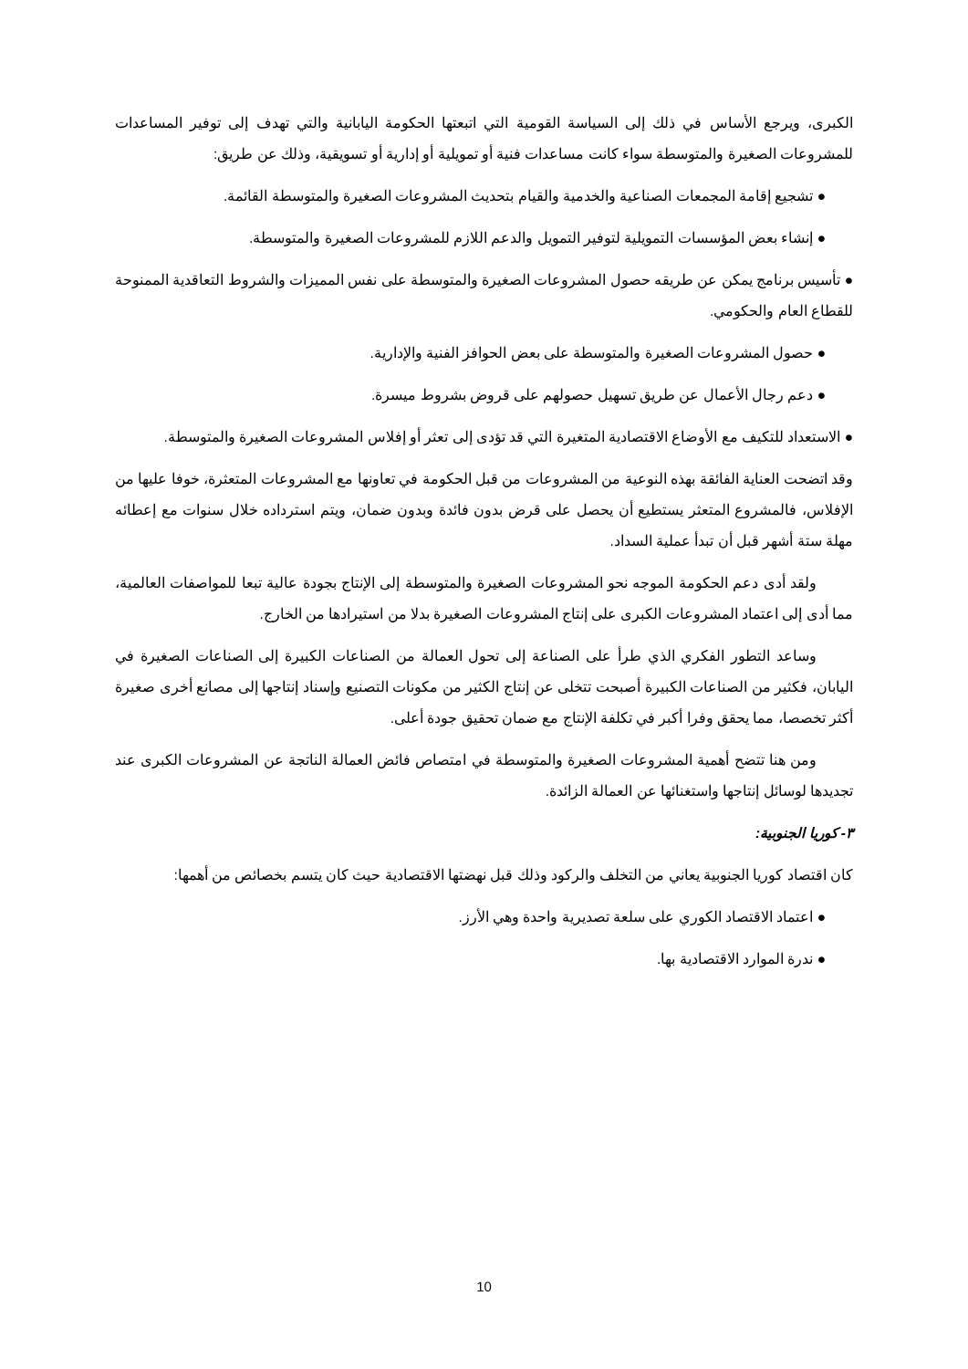الكبرى، ويرجع الأساس في ذلك إلى السياسة القومية التي اتبعتها الحكومة اليابانية والتي تهدف إلى توفير المساعدات للمشروعات الصغيرة والمتوسطة سواء كانت مساعدات فنية أو تمويلية أو إدارية أو تسويقية، وذلك عن طريق:
● تشجيع إقامة المجمعات الصناعية والخدمية والقيام بتحديث المشروعات الصغيرة والمتوسطة القائمة.
● إنشاء بعض المؤسسات التمويلية لتوفير التمويل والدعم اللازم للمشروعات الصغيرة والمتوسطة.
● تأسيس برنامج يمكن عن طريقه حصول المشروعات الصغيرة والمتوسطة على نفس المميزات والشروط التعاقدية الممنوحة للقطاع العام والحكومي.
● حصول المشروعات الصغيرة والمتوسطة على بعض الحوافز الفنية والإدارية.
● دعم رجال الأعمال عن طريق تسهيل حصولهم على قروض بشروط ميسرة.
● الاستعداد للتكيف مع الأوضاع الاقتصادية المتغيرة التي قد تؤدى إلى تعثر أو إفلاس المشروعات الصغيرة والمتوسطة.
وقد اتضحت العناية الفائقة بهذه النوعية من المشروعات من قبل الحكومة في تعاونها مع المشروعات المتعثرة، خوفا عليها من الإفلاس، فالمشروع المتعثر يستطيع أن يحصل على قرض بدون فائدة وبدون ضمان، ويتم استرداده خلال سنوات مع إعطائه مهلة ستة أشهر قبل أن تبدأ عملية السداد.
ولقد أدى دعم الحكومة الموجه نحو المشروعات الصغيرة والمتوسطة إلى الإنتاج بجودة عالية تبعا للمواصفات العالمية، مما أدى إلى اعتماد المشروعات الكبرى على إنتاج المشروعات الصغيرة بدلا من استيرادها من الخارج.
وساعد التطور الفكري الذي طرأ على الصناعة إلى تحول العمالة من الصناعات الكبيرة إلى الصناعات الصغيرة في اليابان، فكثير من الصناعات الكبيرة أصبحت تتخلى عن إنتاج الكثير من مكونات التصنيع وإسناد إنتاجها إلى مصانع أخرى صغيرة أكثر تخصصا، مما يحقق وفرا أكبر في تكلفة الإنتاج مع ضمان تحقيق جودة أعلى.
ومن هنا تتضح أهمية المشروعات الصغيرة والمتوسطة في امتصاص فائض العمالة الناتجة عن المشروعات الكبرى عند تجديدها لوسائل إنتاجها واستغنائها عن العمالة الزائدة.
٣- كوريا الجنوبية:
كان اقتصاد كوريا الجنوبية يعاني من التخلف والركود وذلك قبل نهضتها الاقتصادية حيث كان يتسم بخصائص من أهمها:
● اعتماد الاقتصاد الكوري على سلعة تصديرية واحدة وهي الأرز.
● ندرة الموارد الاقتصادية بها.
10